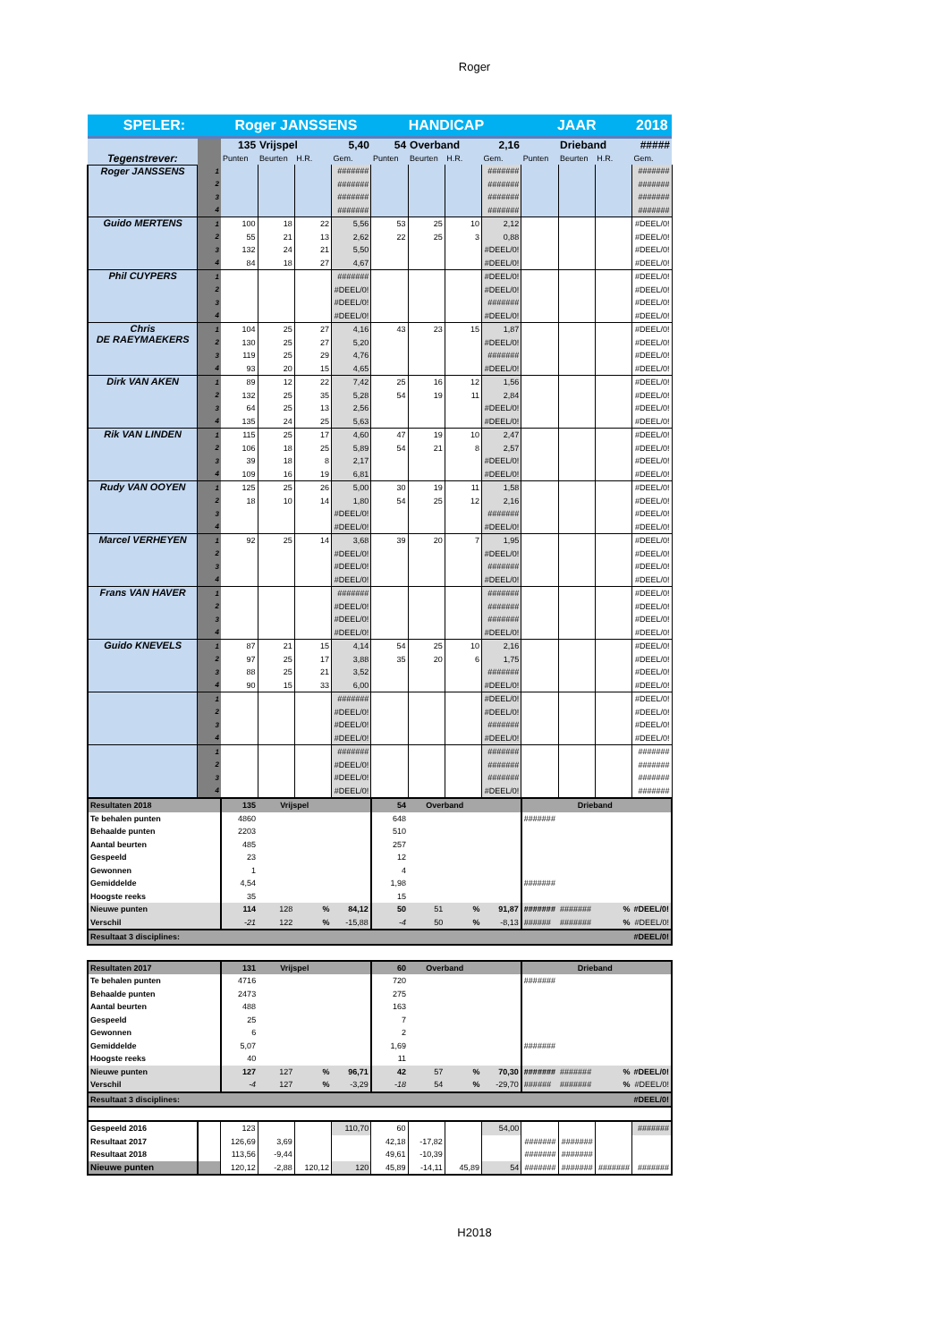Roger
| SPELER: | | Roger JANSSENS | | | | HANDICAP | | | | JAAR | | | 2018 |
| Tegenstrever: | | 135 | Vrijspel | | 5,40 | 54 | Overband | | 2,16 | | Drieband | | ##### |
| | | Punten | Beurten | H.R. | Gem. | Punten | Beurten | H.R. | Gem. | Punten | Beurten | H.R. | Gem. |
| Roger JANSSENS | 1 | | | | ####### | | | | ####### | | | | ####### |
| | 2 | | | | ####### | | | | ####### | | | | ####### |
| | 3 | | | | ####### | | | | ####### | | | | ####### |
| | 4 | | | | ####### | | | | ####### | | | | ####### |
| Guido MERTENS | 1 | 100 | 18 | 22 | 5,56 | 53 | 25 | 10 | 2,12 | | | | #DEEL/0! |
| | 2 | 55 | 21 | 13 | 2,62 | 22 | 25 | 3 | 0,88 | | | | #DEEL/0! |
| | 3 | 132 | 24 | 21 | 5,50 | | | | #DEEL/0! | | | | #DEEL/0! |
| | 4 | 84 | 18 | 27 | 4,67 | | | | #DEEL/0! | | | | #DEEL/0! |
| Phil CUYPERS | 1 | | | | ####### | | | | #DEEL/0! | | | | #DEEL/0! |
| | 2 | | | | #DEEL/0! | | | | #DEEL/0! | | | | #DEEL/0! |
| | 3 | | | | #DEEL/0! | | | | ####### | | | | #DEEL/0! |
| | 4 | | | | #DEEL/0! | | | | #DEEL/0! | | | | #DEEL/0! |
| Chris DE RAEYMAEKERS | 1 | 104 | 25 | 27 | 4,16 | 43 | 23 | 15 | 1,87 | | | | #DEEL/0! |
| | 2 | 130 | 25 | 27 | 5,20 | | | | #DEEL/0! | | | | #DEEL/0! |
| | 3 | 119 | 25 | 29 | 4,76 | | | | ####### | | | | #DEEL/0! |
| | 4 | 93 | 20 | 15 | 4,65 | | | | #DEEL/0! | | | | #DEEL/0! |
| Dirk VAN AKEN | 1 | 89 | 12 | 22 | 7,42 | 25 | 16 | 12 | 1,56 | | | | #DEEL/0! |
| | 2 | 132 | 25 | 35 | 5,28 | 54 | 19 | 11 | 2,84 | | | | #DEEL/0! |
| | 3 | 64 | 25 | 13 | 2,56 | | | | #DEEL/0! | | | | #DEEL/0! |
| | 4 | 135 | 24 | 25 | 5,63 | | | | #DEEL/0! | | | | #DEEL/0! |
| Rik VAN LINDEN | 1 | 115 | 25 | 17 | 4,60 | 47 | 19 | 10 | 2,47 | | | | #DEEL/0! |
| | 2 | 106 | 18 | 25 | 5,89 | 54 | 21 | 8 | 2,57 | | | | #DEEL/0! |
| | 3 | 39 | 18 | 8 | 2,17 | | | | #DEEL/0! | | | | #DEEL/0! |
| | 4 | 109 | 16 | 19 | 6,81 | | | | #DEEL/0! | | | | #DEEL/0! |
| Rudy VAN OOYEN | 1 | 125 | 25 | 26 | 5,00 | 30 | 19 | 11 | 1,58 | | | | #DEEL/0! |
| | 2 | 18 | 10 | 14 | 1,80 | 54 | 25 | 12 | 2,16 | | | | #DEEL/0! |
| | 3 | | | | #DEEL/0! | | | | ####### | | | | #DEEL/0! |
| | 4 | | | | #DEEL/0! | | | | #DEEL/0! | | | | #DEEL/0! |
| Marcel VERHEYEN | 1 | 92 | 25 | 14 | 3,68 | 39 | 20 | 7 | 1,95 | | | | #DEEL/0! |
| | 2 | | | | #DEEL/0! | | | | #DEEL/0! | | | | #DEEL/0! |
| | 3 | | | | #DEEL/0! | | | | ####### | | | | #DEEL/0! |
| | 4 | | | | #DEEL/0! | | | | #DEEL/0! | | | | #DEEL/0! |
| Frans VAN HAVER | 1 | | | | ####### | | | | ####### | | | | #DEEL/0! |
| | 2 | | | | #DEEL/0! | | | | ####### | | | | #DEEL/0! |
| | 3 | | | | #DEEL/0! | | | | ####### | | | | #DEEL/0! |
| | 4 | | | | #DEEL/0! | | | | #DEEL/0! | | | | #DEEL/0! |
| Guido KNEVELS | 1 | 87 | 21 | 15 | 4,14 | 54 | 25 | 10 | 2,16 | | | | #DEEL/0! |
| | 2 | 97 | 25 | 17 | 3,88 | 35 | 20 | 6 | 1,75 | | | | #DEEL/0! |
| | 3 | 88 | 25 | 21 | 3,52 | | | | ####### | | | | #DEEL/0! |
| | 4 | 90 | 15 | 33 | 6,00 | | | | #DEEL/0! | | | | #DEEL/0! |
| | 1 | | | | ####### | | | | #DEEL/0! | | | | #DEEL/0! |
| | 2 | | | | #DEEL/0! | | | | #DEEL/0! | | | | #DEEL/0! |
| | 3 | | | | #DEEL/0! | | | | ####### | | | | #DEEL/0! |
| | 4 | | | | #DEEL/0! | | | | #DEEL/0! | | | | #DEEL/0! |
| | 1 | | | | ####### | | | | ####### | | | | ####### |
| | 2 | | | | #DEEL/0! | | | | ####### | | | | ####### |
| | 3 | | | | #DEEL/0! | | | | ####### | | | | ####### |
| | 4 | | | | #DEEL/0! | | | | #DEEL/0! | | | | ####### |
| Resultaten 2018 | | 135 | Vrijspel | | | 54 | Overband | | | | Drieband | | |
| Te behalen punten | | 4860 | | | | 648 | | | | ####### | | | |
| Behaalde punten | | 2203 | | | | 510 | | | | | | | |
| Aantal beurten | | 485 | | | | 257 | | | | | | | |
| Gespeeld | | 23 | | | | 12 | | | | | | | |
| Gewonnen | | 1 | | | | 4 | | | | | | | |
| Gemiddelde | | 4,54 | | | | 1,98 | | | | ####### | | | |
| Hoogste reeks | | 35 | | | | 15 | | | | | | | |
| Nieuwe punten | | 114 | 128 | % | 84,12 | 50 | 51 | % | 91,87 | ####### | ####### | % | #DEEL/0! |
| Verschil | | -21 | 122 | % | -15,88 | -4 | 50 | % | -8,13 | ###### | ####### | % | #DEEL/0! |
| Resultaat 3 disciplines: | | | | | | | | | | | | #DEEL/0! | |
| Resultaten 2017 | | 131 | Vrijspel | | | 60 | Overband | | | | Drieband | | |
| Te behalen punten | | 4716 | | | | 720 | | | | ####### | | | |
| Behaalde punten | | 2473 | | | | 275 | | | | | | | |
| Aantal beurten | | 488 | | | | 163 | | | | | | | |
| Gespeeld | | 25 | | | | 7 | | | | | | | |
| Gewonnen | | 6 | | | | 2 | | | | | | | |
| Gemiddelde | | 5,07 | | | | 1,69 | | | | ####### | | | |
| Hoogste reeks | | 40 | | | | 11 | | | | | | | |
| Nieuwe punten | | 127 | 127 | % | 96,71 | 42 | 57 | % | 70,30 | ####### | ####### | % | #DEEL/0! |
| Verschil | | -4 | 127 | % | -3,29 | -18 | 54 | % | -29,70 | ###### | ####### | % | #DEEL/0! |
| Resultaat 3 disciplines: | | | | | | | | | | | | #DEEL/0! | |
| Gespeeld 2016 | | 123 | | | 110,70 | 60 | | | 54,00 | | | | ####### |
| Resultaat 2017 | | 126,69 | 3,69 | | | 42,18 | -17,82 | | | ####### | ####### | | |
| Resultaat 2018 | | 113,56 | -9,44 | | | 49,61 | -10,39 | | | ####### | ####### | | |
| Nieuwe punten | | 120,12 | -2,88 | 120,12 | 120 | 45,89 | -14,11 | 45,89 | 54 | ####### | ####### | ####### | ####### |
H2018